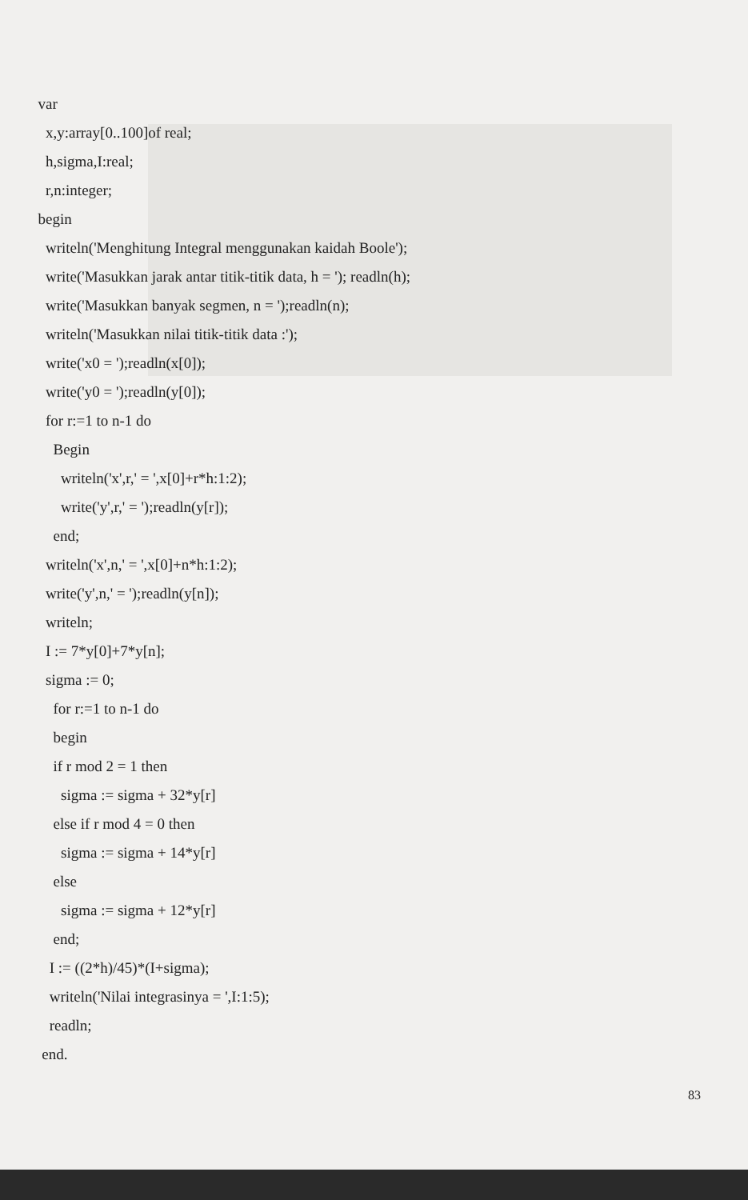var
x,y:array[0..100]of real;
h,sigma,I:real;
r,n:integer;
begin
writeln('Menghitung Integral menggunakan kaidah Boole');
write('Masukkan jarak antar titik-titik data, h = '); readln(h);
write('Masukkan banyak segmen, n = ');readln(n);
writeln('Masukkan nilai titik-titik data :');
write('x0 = ');readln(x[0]);
write('y0 = ');readln(y[0]);
for r:=1 to n-1 do
Begin
writeln('x',r,' = ',x[0]+r*h:1:2);
write('y',r,' = ');readln(y[r]);
end;
writeln('x',n,' = ',x[0]+n*h:1:2);
write('y',n,' = ');readln(y[n]);
writeln;
I := 7*y[0]+7*y[n];
sigma := 0;
for r:=1 to n-1 do
begin
if r mod 2 = 1 then
sigma := sigma + 32*y[r]
else if r mod 4 = 0 then
sigma := sigma + 14*y[r]
else
sigma := sigma + 12*y[r]
end;
I := ((2*h)/45)*(I+sigma);
writeln('Nilai integrasinya = ',I:1:5);
readln;
end.
83